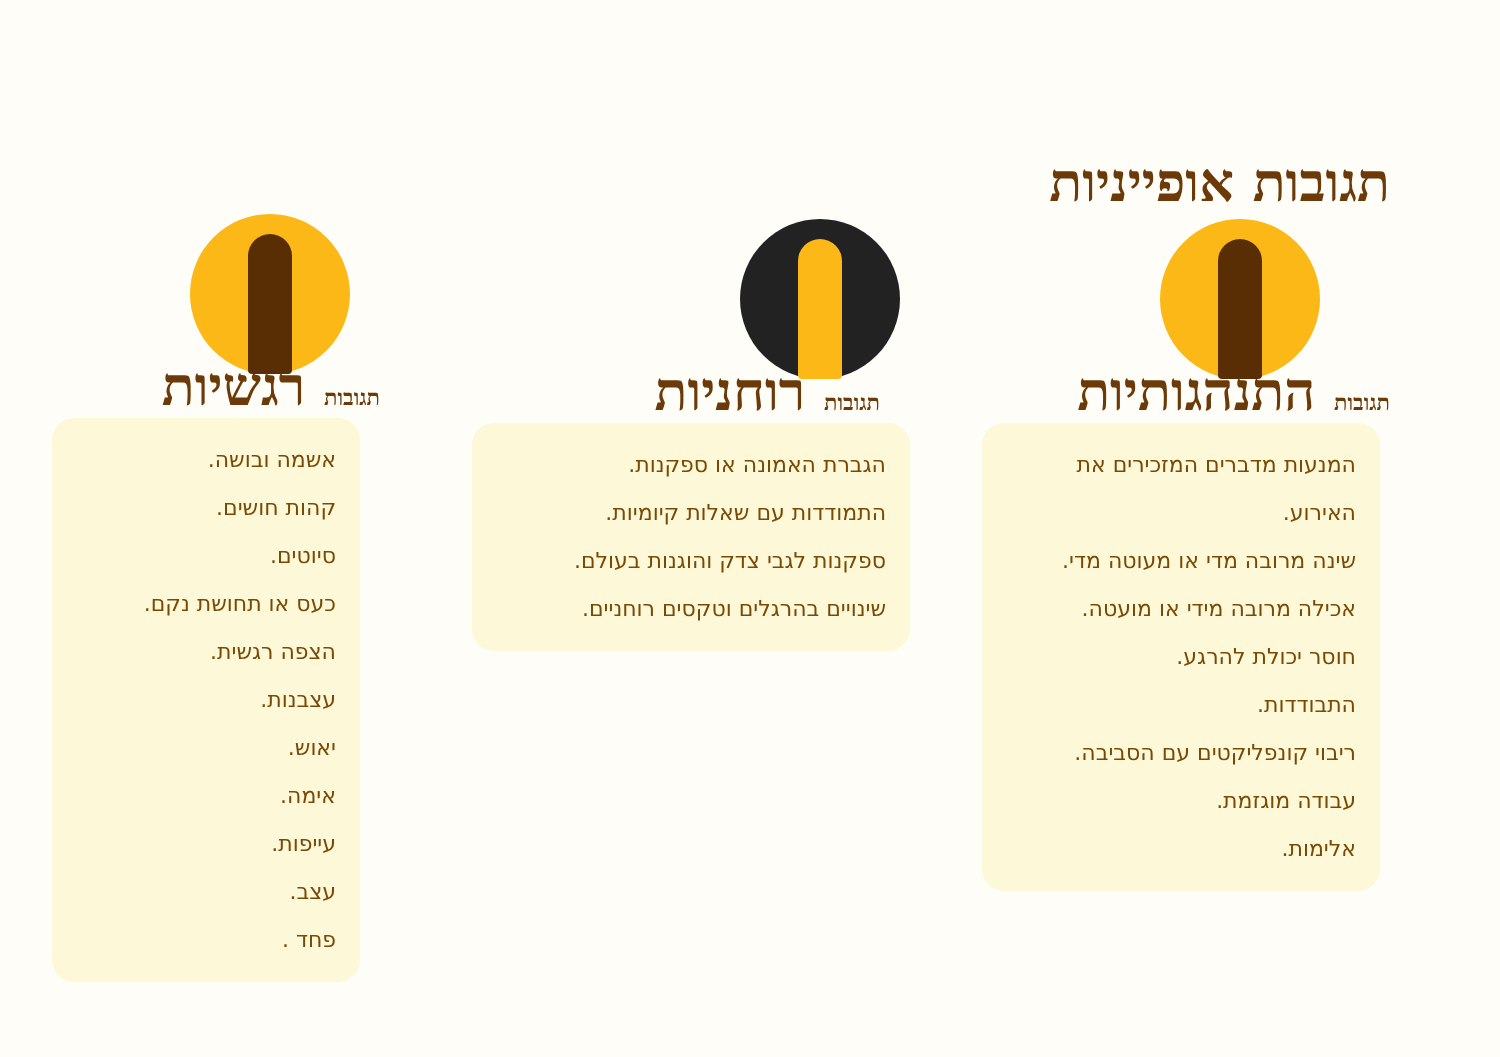תגובות אופייניות
תגובות התנהגותיות
המנעות מדברים המזכירים את האירוע.
שינה מרובה מדי או מעוטה מדי.
אכילה מרובה מידי או מועטה.
חוסר יכולת להרגע.
התבודדות.
ריבוי קונפליקטים עם הסביבה.
עבודה מוגזמת.
אלימות.
תגובות רוחניות
הגברת האמונה או ספקנות.
התמודדות עם שאלות קיומיות.
ספקנות לגבי צדק והוגנות בעולם.
שינויים בהרגלים וטקסים רוחניים.
תגובות רגשיות
אשמה ובושה.
קהות חושים.
סיוטים.
כעס או תחושת נקם.
הצפה רגשית.
עצבנות.
יאוש.
אימה.
עייפות.
עצב.
פחד .